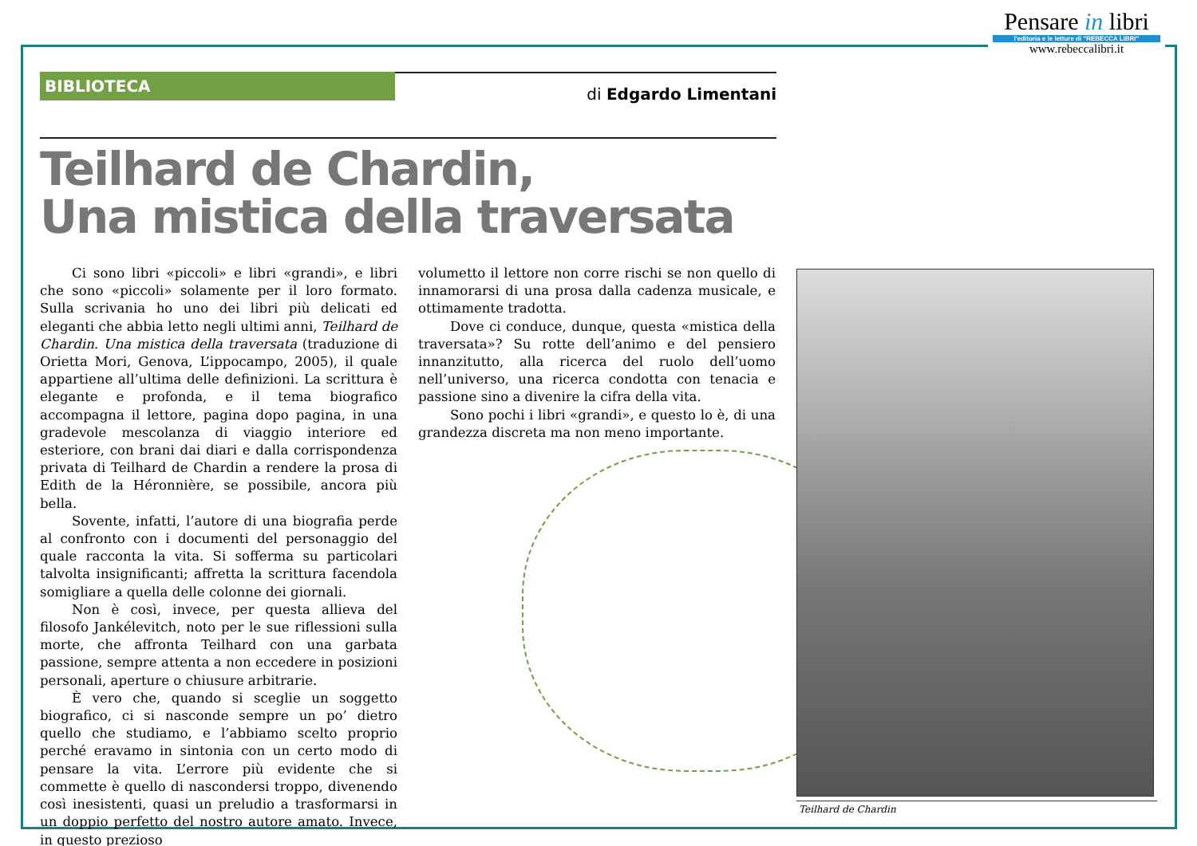Pensare in libri
l'editoria e le letture di "REBECCA LIBRI"
www.rebeccalibri.it
BIBLIOTECA
di Edgardo Limentani
Teilhard de Chardin,
Una mistica della traversata
Ci sono libri «piccoli» e libri «grandi», e libri che sono «piccoli» solamente per il loro formato. Sulla scrivania ho uno dei libri più delicati ed eleganti che abbia letto negli ultimi anni, Teilhard de Chardin. Una mistica della traversata (traduzione di Orietta Mori, Genova, L’ippocampo, 2005), il quale appartiene all’ultima delle definizioni. La scrittura è elegante e profonda, e il tema biografico accompagna il lettore, pagina dopo pagina, in una gradevole mescolanza di viaggio interiore ed esteriore, con brani dai diari e dalla corrispondenza privata di Teilhard de Chardin a rendere la prosa di Edith de la Héronnière, se possibile, ancora più bella.
Sovente, infatti, l’autore di una biografia perde al confronto con i documenti del personaggio del quale racconta la vita. Si sofferma su particolari talvolta insignificanti; affretta la scrittura facendola somigliare a quella delle colonne dei giornali.
Non è così, invece, per questa allieva del filosofo Jankélevitch, noto per le sue riflessioni sulla morte, che affronta Teilhard con una garbata passione, sempre attenta a non eccedere in posizioni personali, aperture o chiusure arbitrarie.
È vero che, quando si sceglie un soggetto biografico, ci si nasconde sempre un po’ dietro quello che studiamo, e l’abbiamo scelto proprio perché eravamo in sintonia con un certo modo di pensare la vita. L’errore più evidente che si commette è quello di nascondersi troppo, divenendo così inesistenti, quasi un preludio a trasformarsi in un doppio perfetto del nostro autore amato. Invece, in questo prezioso
volumetto il lettore non corre rischi se non quello di innamorarsi di una prosa dalla cadenza musicale, e ottimamente tradotta.
Dove ci conduce, dunque, questa «mistica della traversata»? Su rotte dell’animo e del pensiero innanzitutto, alla ricerca del ruolo dell’uomo nell’universo, una ricerca condotta con tenacia e passione sino a divenire la cifra della vita.
Sono pochi i libri «grandi», e questo lo è, di una grandezza discreta ma non meno importante.
Teilhard de Chardin